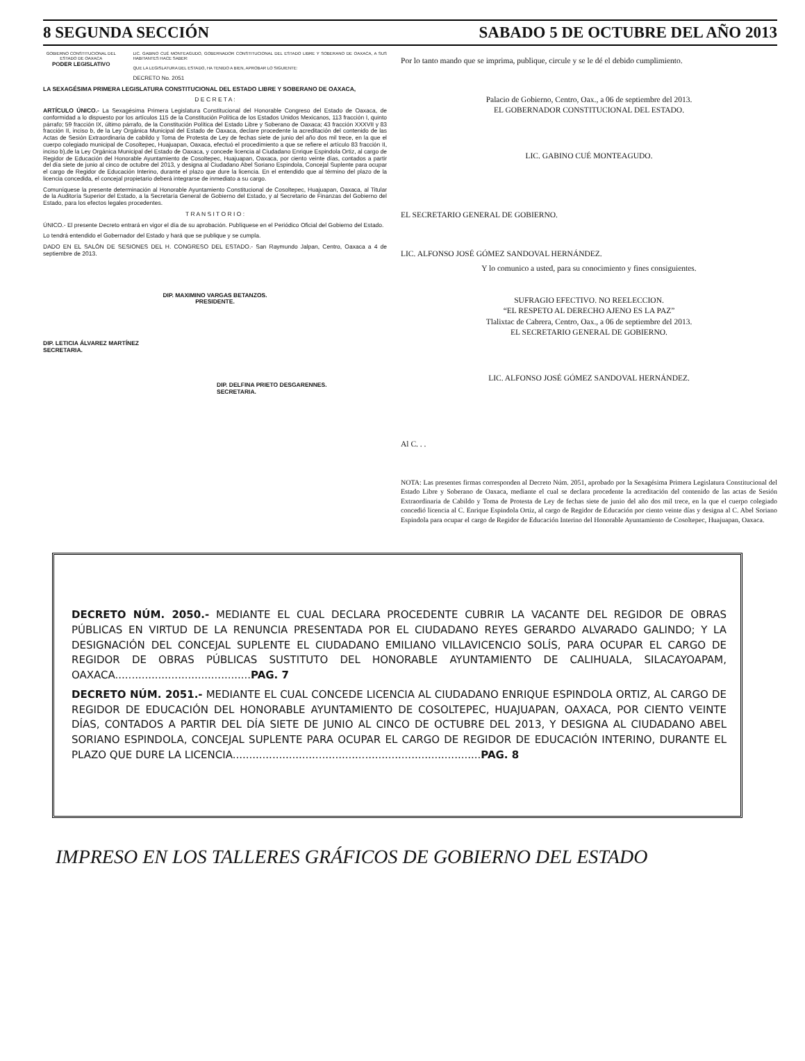8 SEGUNDA SECCIÓN SABADO 5 DE OCTUBRE DEL AÑO 2013
GOBIERNO CONSTITUCIONAL DEL ESTADO DE OAXACA
PODER LEGISLATIVO
LIC. GABINO CUÉ MONTEAGUDO, GOBERNADOR CONSTITUCIONAL DEL ESTADO LIBRE Y SOBERANO DE OAXACA, A SUS HABITANTES HACE SABER:
QUE LA LEGISLATURA DEL ESTADO, HA TENIDO A BIEN, APROBAR LO SIGUIENTE:
DECRETO No. 2051
LA SEXAGÉSIMA PRIMERA LEGISLATURA CONSTITUCIONAL DEL ESTADO LIBRE Y SOBERANO DE OAXACA,
D E C R E T A :
ARTÍCULO ÚNICO.- La Sexagésima Primera Legislatura Constitucional del Honorable Congreso del Estado de Oaxaca, de conformidad a lo dispuesto por los artículos 115 de la Constitución Política de los Estados Unidos Mexicanos, 113 fracción I, quinto párrafo; 59 fracción IX, último párrafo, de la Constitución Política del Estado Libre y Soberano de Oaxaca; 43 fracción XXXVII y 83 fracción II, inciso b, de la Ley Orgánica Municipal del Estado de Oaxaca, declare procedente la acreditación del contenido de las Actas de Sesión Extraordinaria de cabildo y Toma de Protesta de Ley de fechas siete de junio del año dos mil trece, en la que el cuerpo colegiado municipal de Cosoltepec, Huajuapan, Oaxaca, efectuó el procedimiento a que se refiere el artículo 83 fracción II, inciso b),de la Ley Orgánica Municipal del Estado de Oaxaca, y concede licencia al Ciudadano Enrique Espindola Ortiz, al cargo de Regidor de Educación del Honorable Ayuntamiento de Cosoltepec, Huajuapan, Oaxaca, por ciento veinte días, contados a partir del día siete de junio al cinco de octubre del 2013, y designa al Ciudadano Abel Soriano Espindola, Concejal Suplente para ocupar el cargo de Regidor de Educación Interino, durante el plazo que dure la licencia. En el entendido que al término del plazo de la licencia concedida, el concejal propietario deberá integrarse de inmediato a su cargo.
Comuníquese la presente determinación al Honorable Ayuntamiento Constitucional de Cosoltepec, Huajuapan, Oaxaca, al Titular de la Auditoría Superior del Estado, a la Secretaría General de Gobierno del Estado, y al Secretario de Finanzas del Gobierno del Estado, para los efectos legales procedentes.
T R A N S I T O R I O :
ÚNICO.- El presente Decreto entrará en vigor el día de su aprobación. Publíquese en el Periódico Oficial del Gobierno del Estado.
Lo tendrá entendido el Gobernador del Estado y hará que se publique y se cumpla.
DADO EN EL SALÓN DE SESIONES DEL H. CONGRESO DEL ESTADO.- San Raymundo Jalpan, Centro, Oaxaca a 4 de septiembre de 2013.
DIP. MAXIMINO VARGAS BETANZOS.
PRESIDENTE.
DIP. LETICIA ÁLVAREZ MARTÍNEZ
SECRETARIA.
DIP. DELFINA PRIETO DESGARENNES.
SECRETARIA.
Por lo tanto mando que se imprima, publique, circule y se le dé el debido cumplimiento.
Palacio de Gobierno, Centro, Oax., a 06 de septiembre del 2013.
EL GOBERNADOR CONSTITUCIONAL DEL ESTADO.
LIC. GABINO CUÉ MONTEAGUDO.
EL SECRETARIO GENERAL DE GOBIERNO.
LIC. ALFONSO JOSÉ GÓMEZ SANDOVAL HERNÁNDEZ.
Y lo comunico a usted, para su conocimiento y fines consiguientes.
SUFRAGIO EFECTIVO. NO REELECCION.
“EL RESPETO AL DERECHO AJENO ES LA PAZ”
Tlalixtac de Cabrera, Centro, Oax., a 06 de septiembre del 2013.
EL SECRETARIO GENERAL DE GOBIERNO.
LIC. ALFONSO JOSÉ GÓMEZ SANDOVAL HERNÁNDEZ.
Al C. . .
NOTA: Las presentes firmas corresponden al Decreto Núm. 2051, aprobado por la Sexagésima Primera Legislatura Constitucional del Estado Libre y Soberano de Oaxaca, mediante el cual se declara procedente la acreditación del contenido de las actas de Sesión Extraordinaria de Cabildo y Toma de Protesta de Ley de fechas siete de junio del año dos mil trece, en la que el cuerpo colegiado concedió licencia al C. Enrique Espindola Ortiz, al cargo de Regidor de Educación por ciento veinte días y designa al C. Abel Soriano Espindola para ocupar el cargo de Regidor de Educación Interino del Honorable Ayuntamiento de Cosoltepec, Huajuapan, Oaxaca.
DECRETO NÚM. 2050.- MEDIANTE EL CUAL DECLARA PROCEDENTE CUBRIR LA VACANTE DEL REGIDOR DE OBRAS PÚBLICAS EN VIRTUD DE LA RENUNCIA PRESENTADA POR EL CIUDADANO REYES GERARDO ALVARADO GALINDO; Y LA DESIGNACIÓN DEL CONCEJAL SUPLENTE EL CIUDADANO EMILIANO VILLAVICENCIO SOLÍS, PARA OCUPAR EL CARGO DE REGIDOR DE OBRAS PÚBLICAS SUSTITUTO DEL HONORABLE AYUNTAMIENTO DE CALIHUALA, SILACAYOAPAM, OAXACA.........................................PAG. 7
DECRETO NÚM. 2051.- MEDIANTE EL CUAL CONCEDE LICENCIA AL CIUDADANO ENRIQUE ESPINDOLA ORTIZ, AL CARGO DE REGIDOR DE EDUCACIÓN DEL HONORABLE AYUNTAMIENTO DE COSOLTEPEC, HUAJUAPAN, OAXACA, POR CIENTO VEINTE DÍAS, CONTADOS A PARTIR DEL DÍA SIETE DE JUNIO AL CINCO DE OCTUBRE DEL 2013, Y DESIGNA AL CIUDADANO ABEL SORIANO ESPINDOLA, CONCEJAL SUPLENTE PARA OCUPAR EL CARGO DE REGIDOR DE EDUCACIÓN INTERINO, DURANTE EL PLAZO QUE DURE LA LICENCIA...........................................................................PAG. 8
IMPRESO EN LOS TALLERES GRÁFICOS DE GOBIERNO DEL ESTADO